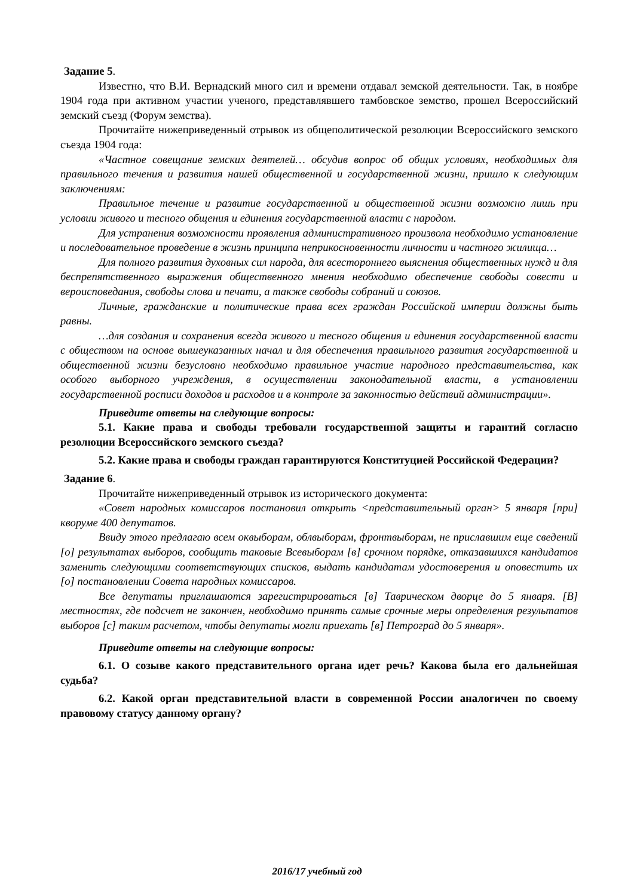Задание 5.
Известно, что В.И. Вернадский много сил и времени отдавал земской деятельности. Так, в ноябре 1904 года при активном участии ученого, представлявшего тамбовское земство, прошел Всероссийский земский съезд (Форум земства).
Прочитайте нижеприведенный отрывок из общеполитической резолюции Всероссийского земского съезда 1904 года:
«Частное совещание земских деятелей… обсудив вопрос об общих условиях, необходимых для правильного течения и развития нашей общественной и государственной жизни, пришло к следующим заключениям:
Правильное течение и развитие государственной и общественной жизни возможно лишь при условии живого и тесного общения и единения государственной власти с народом.
Для устранения возможности проявления административного произвола необходимо установление и последовательное проведение в жизнь принципа неприкосновенности личности и частного жилища…
Для полного развития духовных сил народа, для всестороннего выяснения общественных нужд и для беспрепятственного выражения общественного мнения необходимо обеспечение свободы совести и вероисповедания, свободы слова и печати, а также свободы собраний и союзов.
Личные, гражданские и политические права всех граждан Российской империи должны быть равны.
…для создания и сохранения всегда живого и тесного общения и единения государственной власти с обществом на основе вышеуказанных начал и для обеспечения правильного развития государственной и общественной жизни безусловно необходимо правильное участие народного представительства, как особого выборного учреждения, в осуществлении законодательной власти, в установлении государственной росписи доходов и расходов и в контроле за законностью действий администрации».
Приведите ответы на следующие вопросы:
5.1. Какие права и свободы требовали государственной защиты и гарантий согласно резолюции Всероссийского земского съезда?
5.2. Какие права и свободы граждан гарантируются Конституцией Российской Федерации?
Задание 6.
Прочитайте нижеприведенный отрывок из исторического документа:
«Совет народных комиссаров постановил открыть <представительный орган> 5 января [при] кворуме 400 депутатов.
Ввиду этого предлагаю всем оквыборам, облвыборам, фронтвыборам, не приславшим еще сведений [о] результатах выборов, сообщить таковые Всевыборам [в] срочном порядке, отказавшихся кандидатов заменить следующими соответствующих списков, выдать кандидатам удостоверения и оповестить их [о] постановлении Совета народных комиссаров.
Все депутаты приглашаются зарегистрироваться [в] Таврическом дворце до 5 января. [В] местностях, где подсчет не закончен, необходимо принять самые срочные меры определения результатов выборов [с] таким расчетом, чтобы депутаты могли приехать [в] Петроград до 5 января».
Приведите ответы на следующие вопросы:
6.1. О созыве какого представительного органа идет речь? Какова была его дальнейшая судьба?
6.2. Какой орган представительной власти в современной России аналогичен по своему правовому статусу данному органу?
2016/17 учебный год